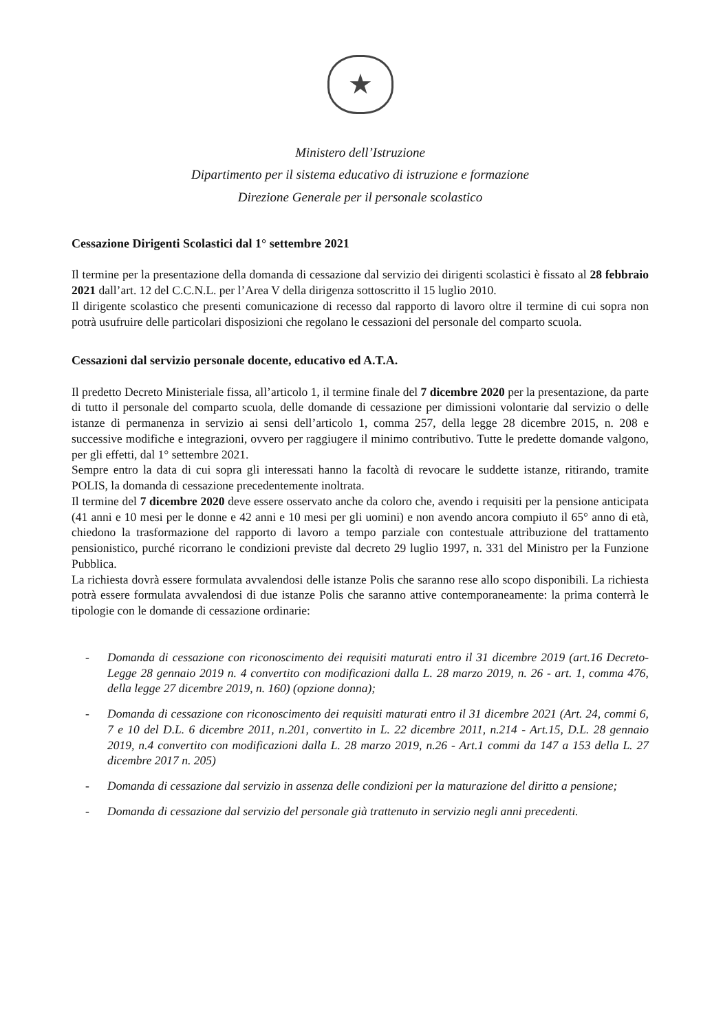★
Ministero dell’Istruzione
Dipartimento per il sistema educativo di istruzione e formazione
Direzione Generale per il personale scolastico
Cessazione Dirigenti Scolastici dal 1° settembre 2021
Il termine per la presentazione della domanda di cessazione dal servizio dei dirigenti scolastici è fissato al 28 febbraio 2021 dall’art. 12 del C.C.N.L. per l’Area V della dirigenza sottoscritto il 15 luglio 2010.
Il dirigente scolastico che presenti comunicazione di recesso dal rapporto di lavoro oltre il termine di cui sopra non potrà usufruire delle particolari disposizioni che regolano le cessazioni del personale del comparto scuola.
Cessazioni dal servizio personale docente, educativo ed A.T.A.
Il predetto Decreto Ministeriale fissa, all’articolo 1, il termine finale del 7 dicembre 2020 per la presentazione, da parte di tutto il personale del comparto scuola, delle domande di cessazione per dimissioni volontarie dal servizio o delle istanze di permanenza in servizio ai sensi dell’articolo 1, comma 257, della legge 28 dicembre 2015, n. 208 e successive modifiche e integrazioni, ovvero per raggiugere il minimo contributivo. Tutte le predette domande valgono, per gli effetti, dal 1° settembre 2021.
Sempre entro la data di cui sopra gli interessati hanno la facoltà di revocare le suddette istanze, ritirando, tramite POLIS, la domanda di cessazione precedentemente inoltrata.
Il termine del 7 dicembre 2020 deve essere osservato anche da coloro che, avendo i requisiti per la pensione anticipata (41 anni e 10 mesi per le donne e 42 anni e 10 mesi per gli uomini) e non avendo ancora compiuto il 65° anno di età, chiedono la trasformazione del rapporto di lavoro a tempo parziale con contestuale attribuzione del trattamento pensionistico, purché ricorrano le condizioni previste dal decreto 29 luglio 1997, n. 331 del Ministro per la Funzione Pubblica.
La richiesta dovrà essere formulata avvalendosi delle istanze Polis che saranno rese allo scopo disponibili. La richiesta potrà essere formulata avvalendosi di due istanze Polis che saranno attive contemporaneamente: la prima conterrà le tipologie con le domande di cessazione ordinarie:
- Domanda di cessazione con riconoscimento dei requisiti maturati entro il 31 dicembre 2019 (art.16 Decreto-Legge 28 gennaio 2019 n. 4 convertito con modificazioni dalla L. 28 marzo 2019, n. 26 - art. 1, comma 476, della legge 27 dicembre 2019, n. 160) (opzione donna);
- Domanda di cessazione con riconoscimento dei requisiti maturati entro il 31 dicembre 2021 (Art. 24, commi 6, 7 e 10 del D.L. 6 dicembre 2011, n.201, convertito in L. 22 dicembre 2011, n.214 - Art.15, D.L. 28 gennaio 2019, n.4 convertito con modificazioni dalla L. 28 marzo 2019, n.26 - Art.1 commi da 147 a 153 della L. 27 dicembre 2017 n. 205)
- Domanda di cessazione dal servizio in assenza delle condizioni per la maturazione del diritto a pensione;
- Domanda di cessazione dal servizio del personale già trattenuto in servizio negli anni precedenti.